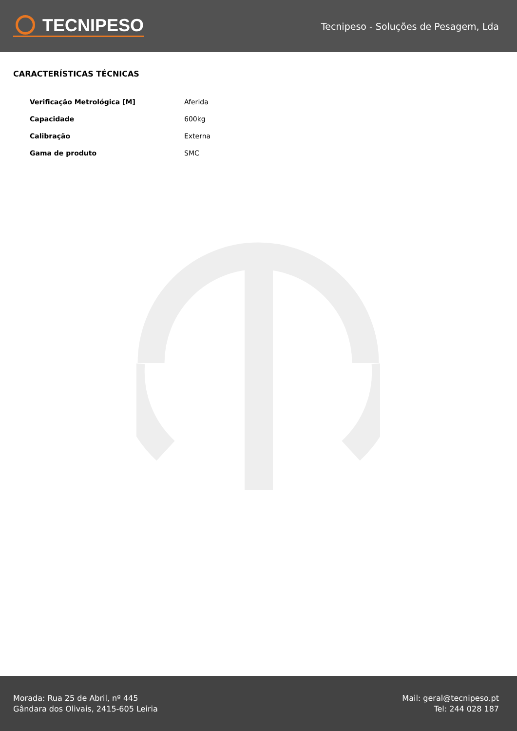TECNIPESO
Tecnipeso - Soluções de Pesagem, Lda
CARACTERÍSTICAS TÉCNICAS
| Verificação Metrológica [M] | Aferida |
| Capacidade | 600kg |
| Calibração | Externa |
| Gama de produto | SMC |
Morada: Rua 25 de Abril, nº 445
Gândara dos Olivais, 2415-605 Leiria
Mail: geral@tecnipeso.pt
Tel: 244 028 187